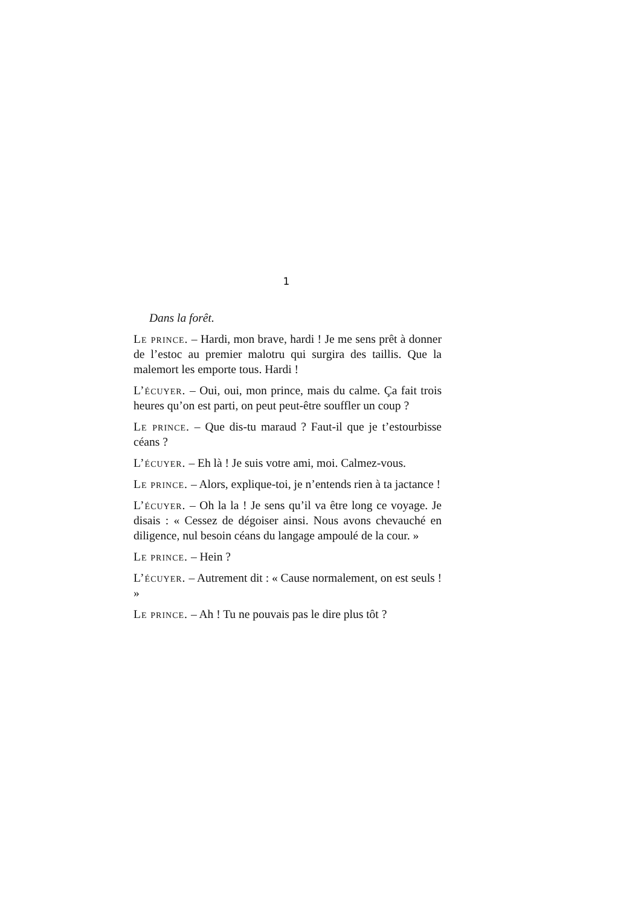1
Dans la forêt.
Le prince. – Hardi, mon brave, hardi ! Je me sens prêt à donner de l’estoc au premier malotru qui surgira des taillis. Que la malemort les emporte tous. Hardi !
L’écuyer. – Oui, oui, mon prince, mais du calme. Ça fait trois heures qu’on est parti, on peut peut-être souffler un coup ?
Le prince. – Que dis-tu maraud ? Faut-il que je t’estourbisse céans ?
L’écuyer. – Eh là ! Je suis votre ami, moi. Calmez-vous.
Le prince. – Alors, explique-toi, je n’entends rien à ta jactance !
L’écuyer. – Oh la la ! Je sens qu’il va être long ce voyage. Je disais : « Cessez de dégoiser ainsi. Nous avons chevauché en diligence, nul besoin céans du langage ampoulé de la cour. »
Le prince. – Hein ?
L’écuyer. – Autrement dit : « Cause normalement, on est seuls ! »
Le prince. – Ah ! Tu ne pouvais pas le dire plus tôt ?